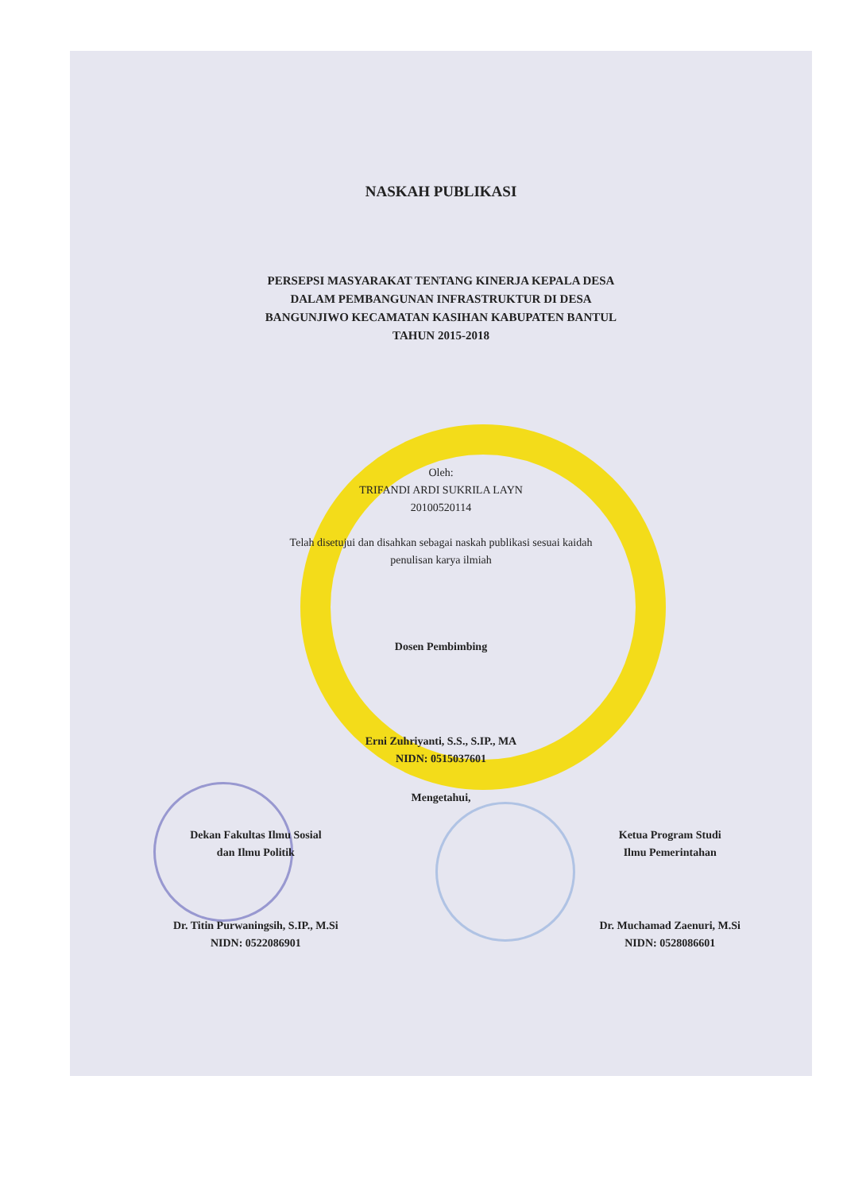NASKAH PUBLIKASI
PERSEPSI MASYARAKAT TENTANG KINERJA KEPALA DESA
DALAM PEMBANGUNAN INFRASTRUKTUR DI DESA
BANGUNJIWO KECAMATAN KASIHAN KABUPATEN BANTUL
TAHUN 2015-2018
Oleh:
TRIFANDI ARDI SUKRILA LAYN
20100520114
Telah disetujui dan disahkan sebagai naskah publikasi sesuai kaidah
penulisan karya ilmiah
Dosen Pembimbing
Erni Zuhriyanti, S.S., S.IP., MA
NIDN: 0515037601
Mengetahui,
Dekan Fakultas Ilmu Sosial
dan Ilmu Politik
Dr. Titin Purwaningsih, S.IP., M.Si
NIDN: 0522086901
Ketua Program Studi
Ilmu Pemerintahan
Dr. Muchamad Zaenuri, M.Si
NIDN: 0528086601